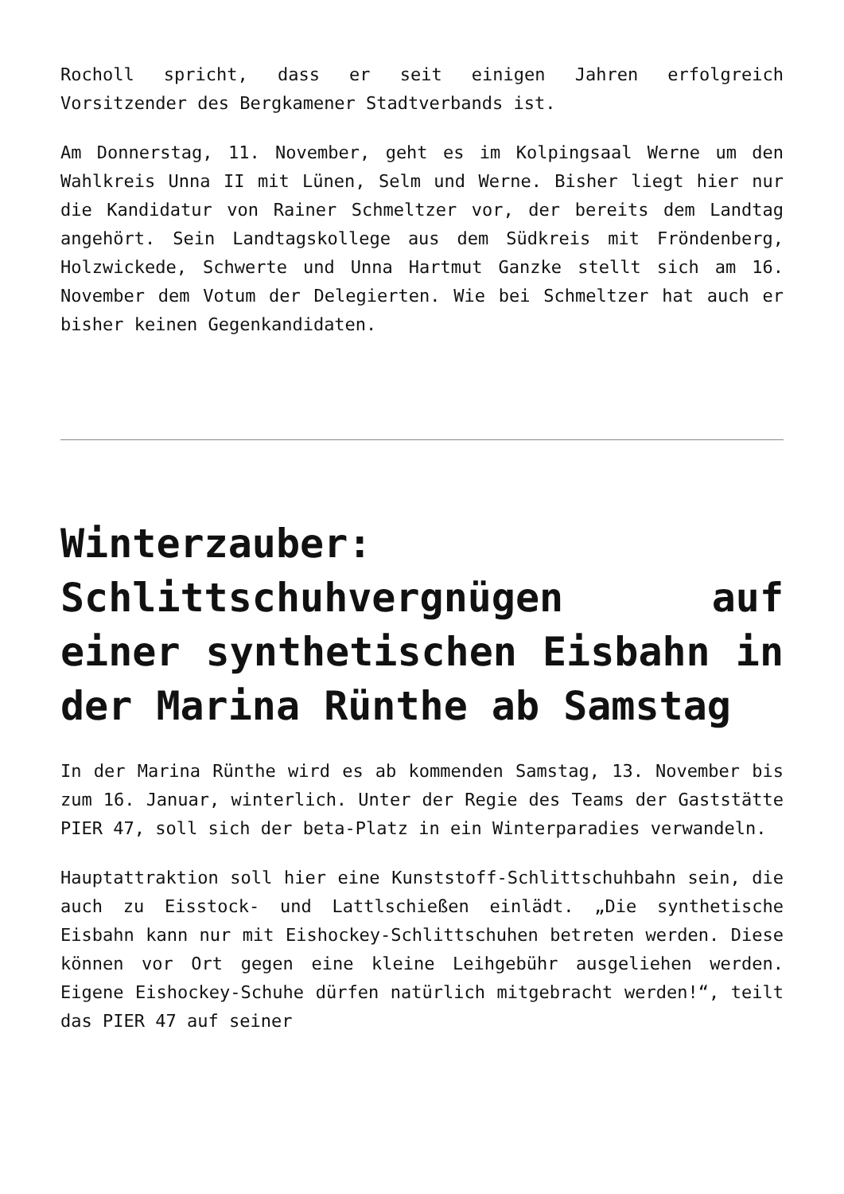Rocholl spricht, dass er seit einigen Jahren erfolgreich Vorsitzender des Bergkamener Stadtverbands ist.
Am Donnerstag, 11. November, geht es im Kolpingsaal Werne um den Wahlkreis Unna II mit Lünen, Selm und Werne. Bisher liegt hier nur die Kandidatur von Rainer Schmeltzer vor, der bereits dem Landtag angehört. Sein Landtagskollege aus dem Südkreis mit Fröndenberg, Holzwickede, Schwerte und Unna Hartmut Ganzke stellt sich am 16. November dem Votum der Delegierten. Wie bei Schmeltzer hat auch er bisher keinen Gegenkandidaten.
Winterzauber: Schlittschuhvergnügen auf einer synthetischen Eisbahn in der Marina Rünthe ab Samstag
In der Marina Rünthe wird es ab kommenden Samstag, 13. November bis zum 16. Januar, winterlich. Unter der Regie des Teams der Gaststätte PIER 47, soll sich der beta-Platz in ein Winterparadies verwandeln.
Hauptattraktion soll hier eine Kunststoff-Schlittschuhbahn sein, die auch zu Eisstock- und Lattlschießen einlädt. „Die synthetische Eisbahn kann nur mit Eishockey-Schlittschuhen betreten werden. Diese können vor Ort gegen eine kleine Leihgebühr ausgeliehen werden. Eigene Eishockey-Schuhe dürfen natürlich mitgebracht werden!“, teilt das PIER 47 auf seiner